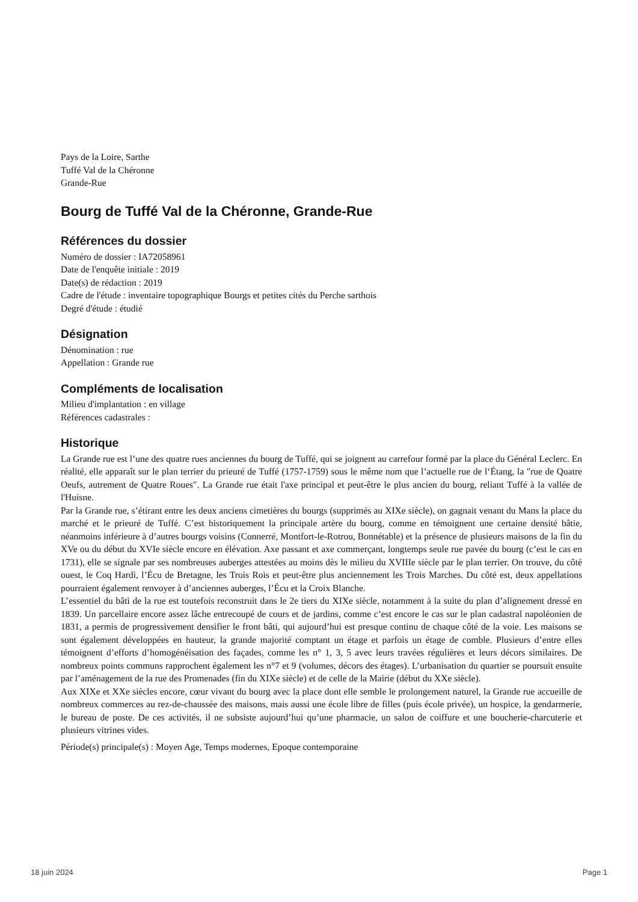Pays de la Loire, Sarthe
Tuffé Val de la Chéronne
Grande-Rue
Bourg de Tuffé Val de la Chéronne, Grande-Rue
Références du dossier
Numéro de dossier : IA72058961
Date de l'enquête initiale : 2019
Date(s) de rédaction : 2019
Cadre de l'étude : inventaire topographique Bourgs et petites cités du Perche sarthois
Degré d'étude : étudié
Désignation
Dénomination : rue
Appellation : Grande rue
Compléments de localisation
Milieu d'implantation : en village
Références cadastrales :
Historique
La Grande rue est l’une des quatre rues anciennes du bourg de Tuffé, qui se joignent au carrefour formé par la place du Général Leclerc. En réalité, elle apparaît sur le plan terrier du prieuré de Tuffé (1757-1759) sous le même nom que l’actuelle rue de l‘Étang, la "rue de Quatre Oeufs, autrement de Quatre Roues". La Grande rue était l'axe principal et peut-être le plus ancien du bourg, reliant Tuffé à la vallée de l'Huisne.
Par la Grande rue, s’étirant entre les deux anciens cimetières du bourgs (supprimés au XIXe siècle), on gagnait venant du Mans la place du marché et le prieuré de Tuffé. C’est historiquement la principale artère du bourg, comme en témoignent une certaine densité bâtie, néanmoins inférieure à d’autres bourgs voisins (Connerré, Montfort-le-Rotrou, Bonnétable) et la présence de plusieurs maisons de la fin du XVe ou du début du XVIe siècle encore en élévation. Axe passant et axe commerçant, longtemps seule rue pavée du bourg (c’est le cas en 1731), elle se signale par ses nombreuses auberges attestées au moins dès le milieu du XVIIIe siècle par le plan terrier. On trouve, du côté ouest, le Coq Hardi, l’Écu de Bretagne, les Trois Rois et peut-être plus anciennement les Trois Marches. Du côté est, deux appellations pourraient également renvoyer à d’anciennes auberges, l’Écu et la Croix Blanche.
L’essentiel du bâti de la rue est toutefois reconstruit dans le 2e tiers du XIXe siècle, notamment à la suite du plan d’alignement dressé en 1839. Un parcellaire encore assez lâche entrecoupé de cours et de jardins, comme c’est encore le cas sur le plan cadastral napoléonien de 1831, a permis de progressivement densifier le front bâti, qui aujourd’hui est presque continu de chaque côté de la voie. Les maisons se sont également développées en hauteur, la grande majorité comptant un étage et parfois un étage de comble. Plusieurs d’entre elles témoignent d’efforts d’homogénéisation des façades, comme les n° 1, 3, 5 avec leurs travées régulières et leurs décors similaires. De nombreux points communs rapprochent également les n°7 et 9 (volumes, décors des étages). L’urbanisation du quartier se poursuit ensuite par l’aménagement de la rue des Promenades (fin du XIXe siècle) et de celle de la Mairie (début du XXe siècle).
Aux XIXe et XXe siècles encore, cœur vivant du bourg avec la place dont elle semble le prolongement naturel, la Grande rue accueille de nombreux commerces au rez-de-chaussée des maisons, mais aussi une école libre de filles (puis école privée), un hospice, la gendarmerie, le bureau de poste. De ces activités, il ne subsiste aujourd’hui qu’une pharmacie, un salon de coiffure et une boucherie-charcuterie et plusieurs vitrines vides.
Période(s) principale(s) : Moyen Age, Temps modernes, Epoque contemporaine
18 juin 2024 Page 1